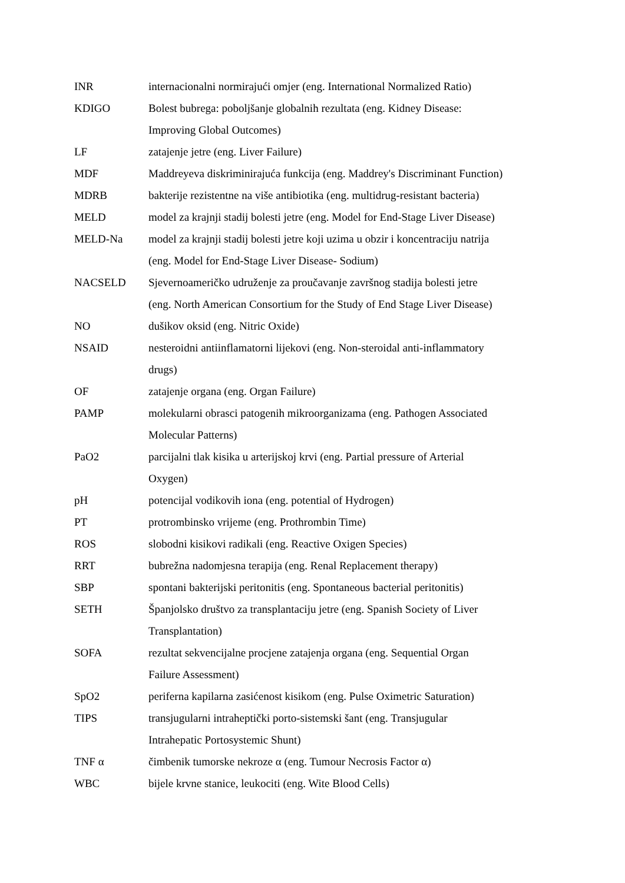INR internacionalni normirajući omjer (eng. International Normalized Ratio)
KDIGO Bolest bubrega: poboljšanje globalnih rezultata (eng. Kidney Disease:
Improving Global Outcomes)
LF zatajenje jetre (eng. Liver Failure)
MDF Maddreyeva diskriminirajuća funkcija (eng. Maddrey's Discriminant Function)
MDRB bakterije rezistentne na više antibiotika (eng. multidrug-resistant bacteria)
MELD model za krajnji stadij bolesti jetre (eng. Model for End-Stage Liver Disease)
MELD-Na model za krajnji stadij bolesti jetre koji uzima u obzir i koncentraciju natrija
(eng. Model for End-Stage Liver Disease- Sodium)
NACSELD Sjevernoameričko udruženje za proučavanje završnog stadija bolesti jetre
(eng. North American Consortium for the Study of End Stage Liver Disease)
NO dušikov oksid (eng. Nitric Oxide)
NSAID nesteroidni antiinflamatorni lijekovi (eng. Non-steroidal anti-inflammatory
drugs)
OF zatajenje organa (eng. Organ Failure)
PAMP molekularni obrasci patogenih mikroorganizama (eng. Pathogen Associated
Molecular Patterns)
PaO2 parcijalni tlak kisika u arterijskoj krvi (eng. Partial pressure of Arterial
Oxygen)
pH potencijal vodikovih iona (eng. potential of Hydrogen)
PT protrombinsko vrijeme (eng. Prothrombin Time)
ROS slobodni kisikovi radikali (eng. Reactive Oxigen Species)
RRT bubrežna nadomjesna terapija (eng. Renal Replacement therapy)
SBP spontani bakterijski peritonitis (eng. Spontaneous bacterial peritonitis)
SETH Španjolsko društvo za transplantaciju jetre (eng. Spanish Society of Liver
Transplantation)
SOFA rezultat sekvencijalne procjene zatajenja organa (eng. Sequential Organ
Failure Assessment)
SpO2 periferna kapilarna zasićenost kisikom (eng. Pulse Oximetric Saturation)
TIPS transjugularni intraheptički porto-sistemski šant (eng. Transjugular
Intrahepatic Portosystemic Shunt)
TNF α čimbenik tumorske nekroze α (eng. Tumour Necrosis Factor α)
WBC bijele krvne stanice, leukociti (eng. Wite Blood Cells)